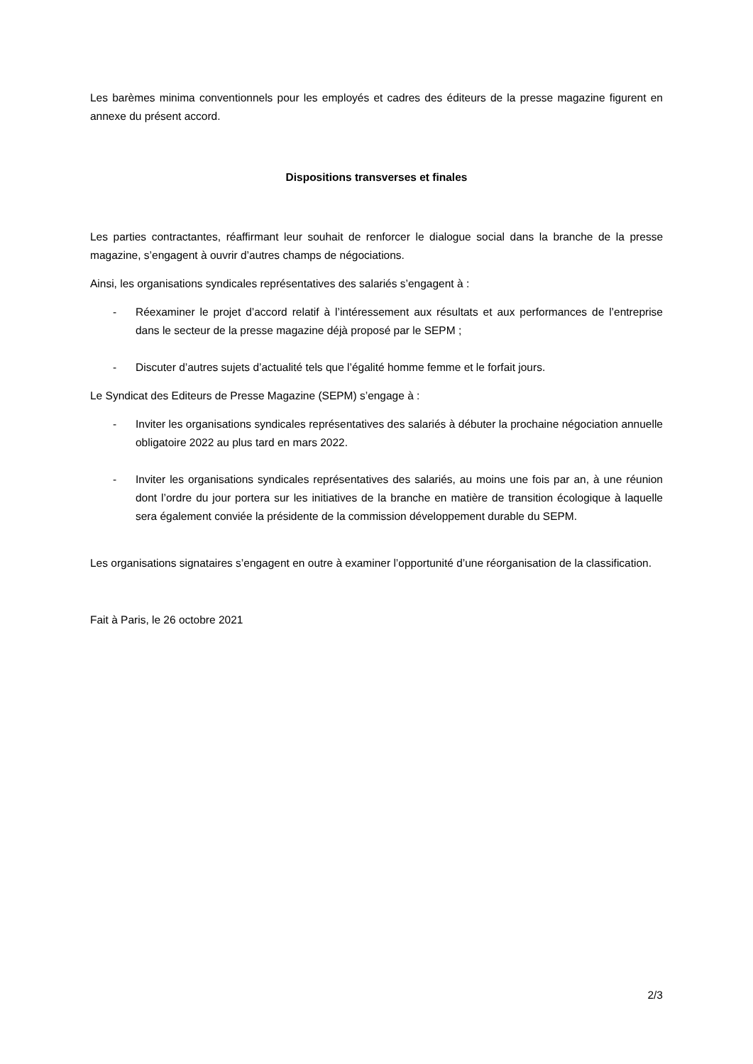Les barèmes minima conventionnels pour les employés et cadres des éditeurs de la presse magazine figurent en annexe du présent accord.
Dispositions transverses et finales
Les parties contractantes, réaffirmant leur souhait de renforcer le dialogue social dans la branche de la presse magazine, s’engagent à ouvrir d’autres champs de négociations.
Ainsi, les organisations syndicales représentatives des salariés s’engagent à :
- Réexaminer le projet d’accord relatif à l’intéressement aux résultats et aux performances de l’entreprise dans le secteur de la presse magazine déjà proposé par le SEPM ;
- Discuter d’autres sujets d’actualité tels que l’égalité homme femme et le forfait jours.
Le Syndicat des Editeurs de Presse Magazine (SEPM) s’engage à :
- Inviter les organisations syndicales représentatives des salariés à débuter la prochaine négociation annuelle obligatoire 2022 au plus tard en mars 2022.
- Inviter les organisations syndicales représentatives des salariés, au moins une fois par an, à une réunion dont l’ordre du jour portera sur les initiatives de la branche en matière de transition écologique à laquelle sera également conviée la présidente de la commission développement durable du SEPM.
Les organisations signataires s’engagent en outre à examiner l’opportunité d’une réorganisation de la classification.
Fait à Paris, le 26 octobre 2021
2/3